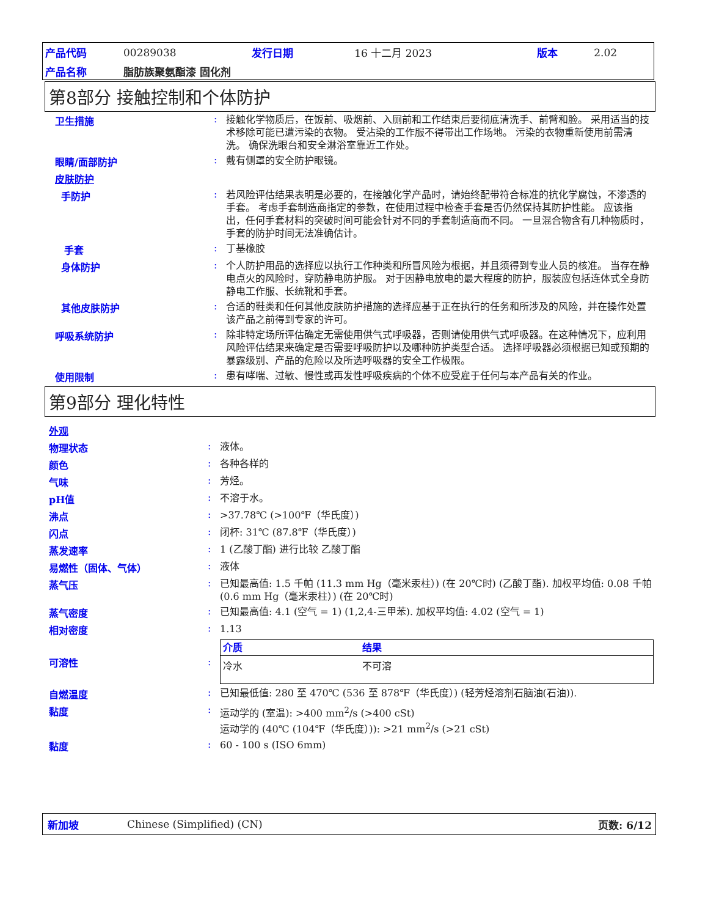| 产品代码 | 00289038 | 发行日期 | 16 十二月 2023 | 版本 | 2.02 |
| 产品名称 | 脂肪族聚氨酯漆 固化剂 | | | | |
第8部分 接触控制和个体防护
卫生措施 :
接触化学物质后，在饭前、吸烟前、入厕前和工作结束后要彻底清洗手、前臂和脸。 采用适当的技术移除可能已遭污染的衣物。 受沾染的工作服不得带出工作场地。 污染的衣物重新使用前需清洗。 确保洗眼台和安全淋浴室靠近工作处。
眼睛/面部防护 :
戴有侧罩的安全防护眼镜。
皮肤防护
手防护 :
若风险评估结果表明是必要的，在接触化学产品时，请始终配带符合标准的抗化学腐蚀，不渗透的手套。 考虑手套制造商指定的参数，在使用过程中检查手套是否仍然保持其防护性能。 应该指出，任何手套材料的突破时间可能会针对不同的手套制造商而不同。 一旦混合物含有几种物质时，手套的防护时间无法准确估计。
手套 :
丁基橡胶
身体防护 :
个人防护用品的选择应以执行工作种类和所冒风险为根据，并且须得到专业人员的核准。 当存在静电点火的风险时，穿防静电防护服。 对于因静电放电的最大程度的防护，服装应包括连体式全身防静电工作服、长统靴和手套。
其他皮肤防护 :
合适的鞋类和任何其他皮肤防护措施的选择应基于正在执行的任务和所涉及的风险，并在操作处置该产品之前得到专家的许可。
呼吸系统防护 :
除非特定场所评估确定无需使用供气式呼吸器，否则请使用供气式呼吸器。在这种情况下，应利用风险评估结果来确定是否需要呼吸防护以及哪种防护类型合适。 选择呼吸器必须根据已知或预期的暴露级别、产品的危险以及所选呼吸器的安全工作极限。
使用限制 :
患有哮喘、过敏、慢性或再发性呼吸疾病的个体不应受雇于任何与本产品有关的作业。
第9部分 理化特性
外观
物理状态 :
液体。
颜色 :
各种各样的
气味 :
芳烃。
pH值 :
不溶于水。
沸点 :
>37.78℃ (>100℉（华氏度）)
闪点 :
闭杯: 31℃ (87.8℉（华氏度）)
蒸发速率 :
1 (乙酸丁酯) 进行比较 乙酸丁酯
易燃性（固体、气体） :
液体
蒸气压 :
已知最高值: 1.5 千帕 (11.3 mm Hg（毫米汞柱）) (在 20℃时) (乙酸丁酯). 加权平均值: 0.08 千帕 (0.6 mm Hg（毫米汞柱）) (在 20℃时)
蒸气密度 :
已知最高值: 4.1 (空气 = 1) (1,2,4-三甲苯). 加权平均值: 4.02 (空气 = 1)
相对密度 :
1.13
可溶性 :
| 介质 | 结果 |
| --- | --- |
| 冷水 | 不可溶 |
自燃温度 :
已知最低值: 280 至 470℃ (536 至 878℉（华氏度）) (轻芳烃溶剂石脑油(石油)).
黏度 :
运动学的 (室温): >400 mm<sup>2</sup>/s (>400 cSt)
运动学的 (40℃ (104℉（华氏度）)): >21 mm<sup>2</sup>/s (>21 cSt)
黏度 :
60 - 100 s (ISO 6mm)
新加坡 Chinese (Simplified) (CN) 页数: 6/12